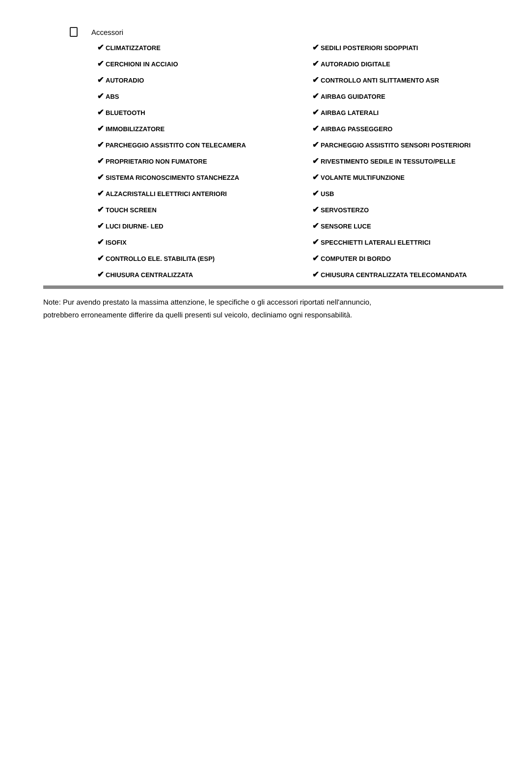Accessori
✔ CLIMATIZZATORE
✔ CERCHIONI IN ACCIAIO
✔ AUTORADIO
✔ ABS
✔ BLUETOOTH
✔ IMMOBILIZZATORE
✔ PARCHEGGIO ASSISTITO CON TELECAMERA
✔ PROPRIETARIO NON FUMATORE
✔ SISTEMA RICONOSCIMENTO STANCHEZZA
✔ ALZACRISTALLI ELETTRICI ANTERIORI
✔ TOUCH SCREEN
✔ LUCI DIURNE- LED
✔ ISOFIX
✔ CONTROLLO ELE. STABILITA (ESP)
✔ CHIUSURA CENTRALIZZATA
✔ SEDILI POSTERIORI SDOPPIATI
✔ AUTORADIO DIGITALE
✔ CONTROLLO ANTI SLITTAMENTO ASR
✔ AIRBAG GUIDATORE
✔ AIRBAG LATERALI
✔ AIRBAG PASSEGGERO
✔ PARCHEGGIO ASSISTITO SENSORI POSTERIORI
✔ RIVESTIMENTO SEDILE IN TESSUTO/PELLE
✔ VOLANTE MULTIFUNZIONE
✔ USB
✔ SERVOSTERZO
✔ SENSORE LUCE
✔ SPECCHIETTI LATERALI ELETTRICI
✔ COMPUTER DI BORDO
✔ CHIUSURA CENTRALIZZATA TELECOMANDATA
Note: Pur avendo prestato la massima attenzione, le specifiche o gli accessori riportati nell'annuncio,
potrebbero erroneamente differire da quelli presenti sul veicolo, decliniamo ogni responsabilità.